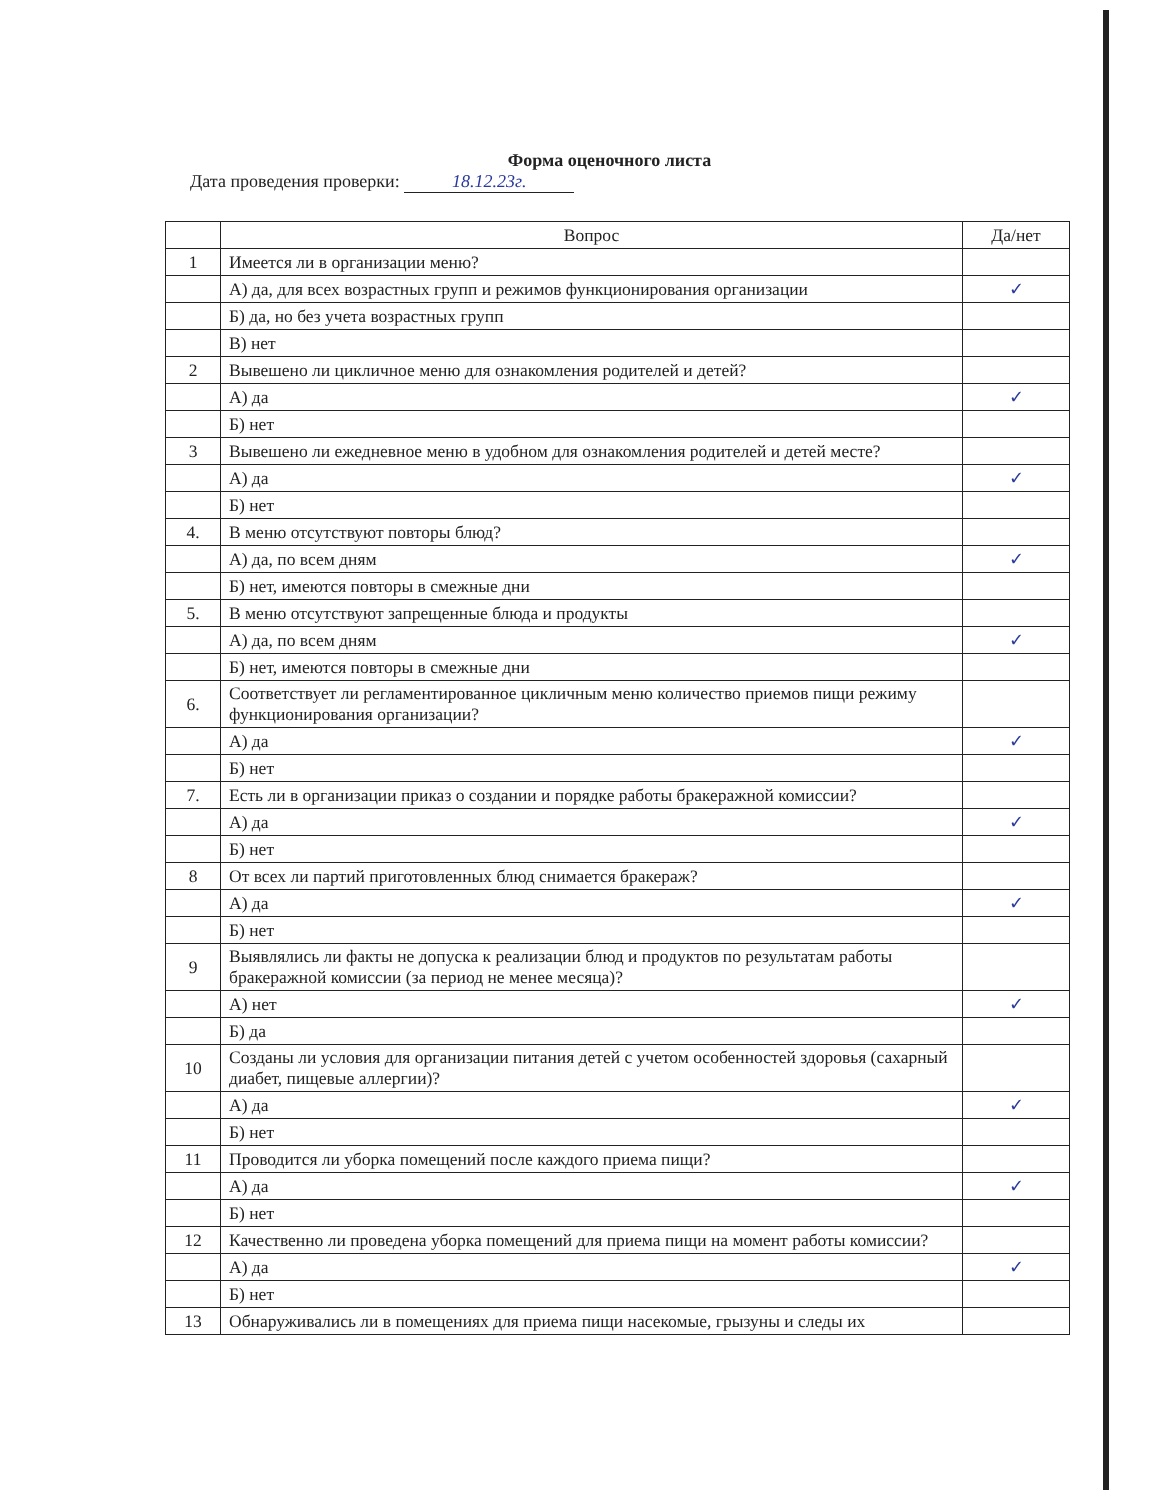Форма оценочного листа
Дата проведения проверки: 18.12.23г.
| | Вопрос | Да/нет |
| --- | --- | --- |
| 1 | Имеется ли в организации меню? | |
| | А) да, для всех возрастных групп и режимов функционирования организации | ✓ |
| | Б) да, но без учета возрастных групп | |
| | В) нет | |
| 2 | Вывешено ли цикличное меню для ознакомления родителей и детей? | |
| | А) да | ✓ |
| | Б) нет | |
| 3 | Вывешено ли ежедневное меню в удобном для ознакомления родителей и детей месте? | |
| | А) да | ✓ |
| | Б) нет | |
| 4. | В меню отсутствуют повторы блюд? | |
| | А) да, по всем дням | ✓ |
| | Б) нет, имеются повторы в смежные дни | |
| 5. | В меню отсутствуют запрещенные блюда и продукты | |
| | А) да, по всем дням | ✓ |
| | Б) нет, имеются повторы в смежные дни | |
| 6. | Соответствует ли регламентированное цикличным меню количество приемов пищи режиму функционирования организации? | |
| | А) да | ✓ |
| | Б) нет | |
| 7. | Есть ли в организации приказ о создании и порядке работы бракеражной комиссии? | |
| | А) да | ✓ |
| | Б) нет | |
| 8 | От всех ли партий приготовленных блюд снимается бракераж? | |
| | А) да | ✓ |
| | Б) нет | |
| 9 | Выявлялись ли факты не допуска к реализации блюд и продуктов по результатам работы бракеражной комиссии (за период не менее месяца)? | |
| | А) нет | ✓ |
| | Б) да | |
| 10 | Созданы ли условия для организации питания детей с учетом особенностей здоровья (сахарный диабет, пищевые аллергии)? | |
| | А) да | ✓ |
| | Б) нет | |
| 11 | Проводится ли уборка помещений после каждого приема пищи? | |
| | А) да | ✓ |
| | Б) нет | |
| 12 | Качественно ли проведена уборка помещений для приема пищи на момент работы комиссии? | |
| | А) да | ✓ |
| | Б) нет | |
| 13 | Обнаруживались ли в помещениях для приема пищи насекомые, грызуны и следы их | |